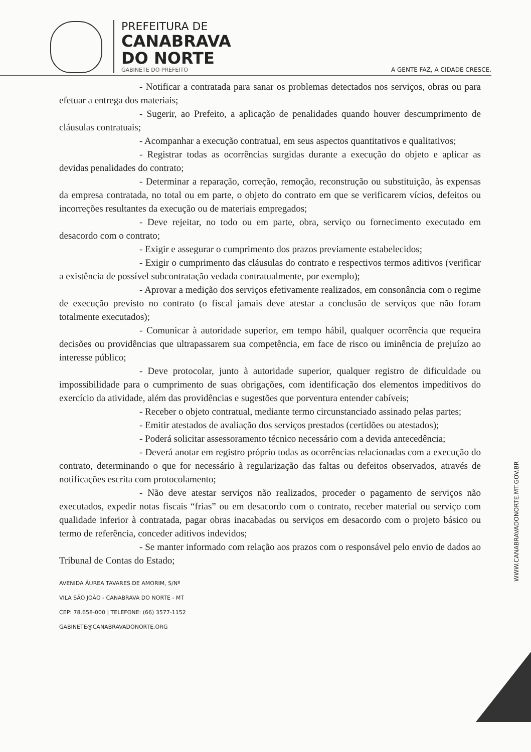PREFEITURA DE
CANABRAVA
DO NORTE
GABINETE DO PREFEITO
A GENTE FAZ, A CIDADE CRESCE.
- Notificar a contratada para sanar os problemas detectados nos serviços, obras ou para efetuar a entrega dos materiais;
- Sugerir, ao Prefeito, a aplicação de penalidades quando houver descumprimento de cláusulas contratuais;
- Acompanhar a execução contratual, em seus aspectos quantitativos e qualitativos;
- Registrar todas as ocorrências surgidas durante a execução do objeto e aplicar as devidas penalidades do contrato;
- Determinar a reparação, correção, remoção, reconstrução ou substituição, às expensas da empresa contratada, no total ou em parte, o objeto do contrato em que se verificarem vícios, defeitos ou incorreções resultantes da execução ou de materiais empregados;
- Deve rejeitar, no todo ou em parte, obra, serviço ou fornecimento executado em desacordo com o contrato;
- Exigir e assegurar o cumprimento dos prazos previamente estabelecidos;
- Exigir o cumprimento das cláusulas do contrato e respectivos termos aditivos (verificar a existência de possível subcontratação vedada contratualmente, por exemplo);
- Aprovar a medição dos serviços efetivamente realizados, em consonância com o regime de execução previsto no contrato (o fiscal jamais deve atestar a conclusão de serviços que não foram totalmente executados);
- Comunicar à autoridade superior, em tempo hábil, qualquer ocorrência que requeira decisões ou providências que ultrapassarem sua competência, em face de risco ou iminência de prejuízo ao interesse público;
- Deve protocolar, junto à autoridade superior, qualquer registro de dificuldade ou impossibilidade para o cumprimento de suas obrigações, com identificação dos elementos impeditivos do exercício da atividade, além das providências e sugestões que porventura entender cabíveis;
- Receber o objeto contratual, mediante termo circunstanciado assinado pelas partes;
- Emitir atestados de avaliação dos serviços prestados (certidões ou atestados);
- Poderá solicitar assessoramento técnico necessário com a devida antecedência;
- Deverá anotar em registro próprio todas as ocorrências relacionadas com a execução do contrato, determinando o que for necessário à regularização das faltas ou defeitos observados, através de notificações escrita com protocolamento;
- Não deve atestar serviços não realizados, proceder o pagamento de serviços não executados, expedir notas fiscais “frias” ou em desacordo com o contrato, receber material ou serviço com qualidade inferior à contratada, pagar obras inacabadas ou serviços em desacordo com o projeto básico ou termo de referência, conceder aditivos indevidos;
- Se manter informado com relação aos prazos com o responsável pelo envio de dados ao Tribunal de Contas do Estado;
AVENIDA ÁUREA TAVARES DE AMORIM, S/Nº
VILA SÃO JOÃO - CANABRAVA DO NORTE - MT
CEP: 78.658-000 | TELEFONE: (66) 3577-1152
GABINETE@CANABRAVADONORTE.ORG
WWW.CANABRAVADONORTE.MT.GOV.BR